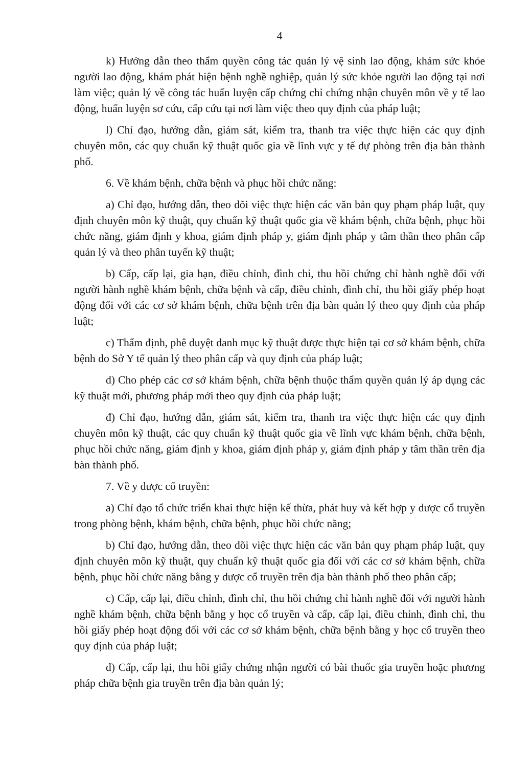4
k) Hướng dẫn theo thẩm quyền công tác quản lý vệ sinh lao động, khám sức khỏe người lao động, khám phát hiện bệnh nghề nghiệp, quản lý sức khỏe người lao động tại nơi làm việc; quản lý về công tác huấn luyện cấp chứng chỉ chứng nhận chuyên môn về y tế lao động, huấn luyện sơ cứu, cấp cứu tại nơi làm việc theo quy định của pháp luật;
l) Chỉ đạo, hướng dẫn, giám sát, kiểm tra, thanh tra việc thực hiện các quy định chuyên môn, các quy chuẩn kỹ thuật quốc gia về lĩnh vực y tế dự phòng trên địa bàn thành phố.
6. Về khám bệnh, chữa bệnh và phục hồi chức năng:
a) Chỉ đạo, hướng dẫn, theo dõi việc thực hiện các văn bản quy phạm pháp luật, quy định chuyên môn kỹ thuật, quy chuẩn kỹ thuật quốc gia về khám bệnh, chữa bệnh, phục hồi chức năng, giám định y khoa, giám định pháp y, giám định pháp y tâm thần theo phân cấp quản lý và theo phân tuyến kỹ thuật;
b) Cấp, cấp lại, gia hạn, điều chỉnh, đình chỉ, thu hồi chứng chỉ hành nghề đối với người hành nghề khám bệnh, chữa bệnh và cấp, điều chỉnh, đình chỉ, thu hồi giấy phép hoạt động đối với các cơ sở khám bệnh, chữa bệnh trên địa bàn quản lý theo quy định của pháp luật;
c) Thẩm định, phê duyệt danh mục kỹ thuật được thực hiện tại cơ sở khám bệnh, chữa bệnh do Sở Y tế quản lý theo phân cấp và quy định của pháp luật;
d) Cho phép các cơ sở khám bệnh, chữa bệnh thuộc thẩm quyền quản lý áp dụng các kỹ thuật mới, phương pháp mới theo quy định của pháp luật;
đ) Chỉ đạo, hướng dẫn, giám sát, kiểm tra, thanh tra việc thực hiện các quy định chuyên môn kỹ thuật, các quy chuẩn kỹ thuật quốc gia về lĩnh vực khám bệnh, chữa bệnh, phục hồi chức năng, giám định y khoa, giám định pháp y, giám định pháp y tâm thần trên địa bàn thành phố.
7. Về y dược cổ truyền:
a) Chỉ đạo tổ chức triển khai thực hiện kế thừa, phát huy và kết hợp y dược cổ truyền trong phòng bệnh, khám bệnh, chữa bệnh, phục hồi chức năng;
b) Chỉ đạo, hướng dẫn, theo dõi việc thực hiện các văn bản quy phạm pháp luật, quy định chuyên môn kỹ thuật, quy chuẩn kỹ thuật quốc gia đối với các cơ sở khám bệnh, chữa bệnh, phục hồi chức năng bằng y dược cổ truyền trên địa bàn thành phố theo phân cấp;
c) Cấp, cấp lại, điều chỉnh, đình chỉ, thu hồi chứng chỉ hành nghề đối với người hành nghề khám bệnh, chữa bệnh bằng y học cổ truyền và cấp, cấp lại, điều chỉnh, đình chỉ, thu hồi giấy phép hoạt động đối với các cơ sở khám bệnh, chữa bệnh bằng y học cổ truyền theo quy định của pháp luật;
d) Cấp, cấp lại, thu hồi giấy chứng nhận người có bài thuốc gia truyền hoặc phương pháp chữa bệnh gia truyền trên địa bàn quản lý;